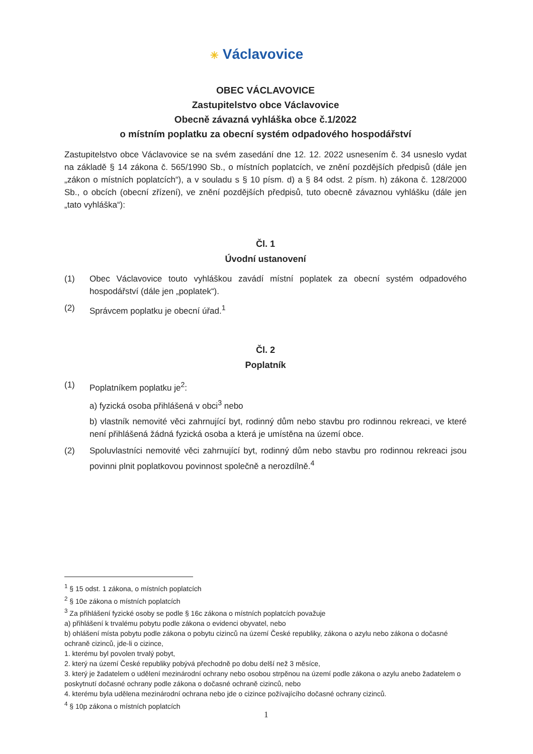✳ Václavovice
OBEC VÁCLAVOVICE
Zastupitelstvo obce Václavovice
Obecně závazná vyhláška obce č.1/2022
o místním poplatku za obecní systém odpadového hospodářství
Zastupitelstvo obce Václavovice se na svém zasedání dne 12. 12. 2022 usnesením č. 34 usneslo vydat na základě § 14 zákona č. 565/1990 Sb., o místních poplatcích, ve znění pozdějších předpisů (dále jen „zákon o místních poplatcích“), a v souladu s § 10 písm. d) a § 84 odst. 2 písm. h) zákona č. 128/2000 Sb., o obcích (obecní zřízení), ve znění pozdějších předpisů, tuto obecně závaznou vyhlášku (dále jen „tato vyhláška“):
Čl. 1
Úvodní ustanovení
(1) Obec Václavovice touto vyhláškou zavádí místní poplatek za obecní systém odpadového hospodářství (dále jen „poplatek“).
(2) Správcem poplatku je obecní úřad.<sup>1</sup>
Čl. 2
Poplatník
(1) Poplatníkem poplatku je<sup>2</sup>:
a) fyzická osoba přihlášená v obci<sup>3</sup> nebo
b) vlastník nemovité věci zahrnující byt, rodinný dům nebo stavbu pro rodinnou rekreaci, ve které není přihlášená žádná fyzická osoba a která je umístěna na území obce.
(2) Spoluvlastníci nemovité věci zahrnující byt, rodinný dům nebo stavbu pro rodinnou rekreaci jsou povinni plnit poplatkovou povinnost společně a nerozdílně.<sup>4</sup>
<sup>1</sup> § 15 odst. 1 zákona, o místních poplatcích
<sup>2</sup> § 10e zákona o místních poplatcích
<sup>3</sup> Za přihlášení fyzické osoby se podle § 16c zákona o místních poplatcích považuje
a) přihlášení k trvalému pobytu podle zákona o evidenci obyvatel, nebo
b) ohlášení místa pobytu podle zákona o pobytu cizinců na území České republiky, zákona o azylu nebo zákona o dočasné ochraně cizinců, jde-li o cizince,
1. kterému byl povolen trvalý pobyt,
2. který na území České republiky pobývá přechodně po dobu delší než 3 měsíce,
3. který je žadatelem o udělení mezinárodní ochrany nebo osobou strpěnou na území podle zákona o azylu anebo žadatelem o poskytnutí dočasné ochrany podle zákona o dočasné ochraně cizinců, nebo
4. kterému byla udělena mezinárodní ochrana nebo jde o cizince požívajícího dočasné ochrany cizinců.
<sup>4</sup> § 10p zákona o místních poplatcích
1